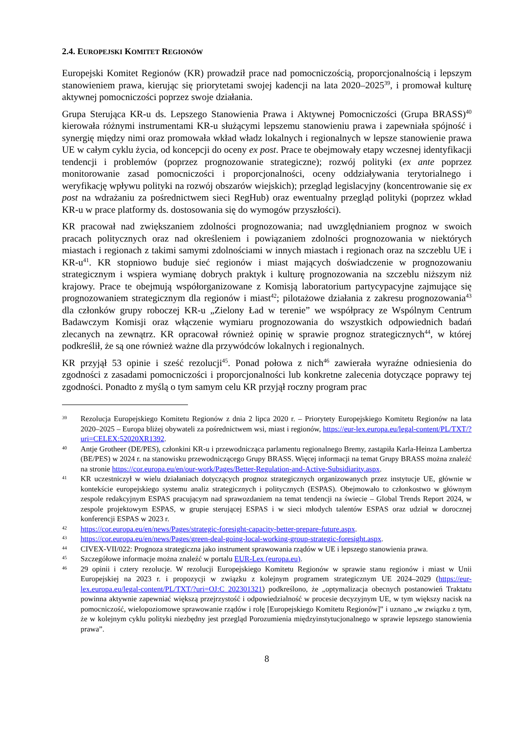2.4. EUROPEJSKI KOMITET REGIONÓW
Europejski Komitet Regionów (KR) prowadził prace nad pomocniczością, proporcjonalnością i lepszym stanowieniem prawa, kierując się priorytetami swojej kadencji na lata 2020–2025<sup>39</sup>, i promował kulturę aktywnej pomocniczości poprzez swoje działania.
Grupa Sterująca KR-u ds. Lepszego Stanowienia Prawa i Aktywnej Pomocniczości (Grupa BRASS)<sup>40</sup> kierowała różnymi instrumentami KR-u służącymi lepszemu stanowieniu prawa i zapewniała spójność i synergię między nimi oraz promowała wkład władz lokalnych i regionalnych w lepsze stanowienie prawa UE w całym cyklu życia, od koncepcji do oceny ex post. Prace te obejmowały etapy wczesnej identyfikacji tendencji i problemów (poprzez prognozowanie strategiczne); rozwój polityki (ex ante poprzez monitorowanie zasad pomocniczości i proporcjonalności, oceny oddziaływania terytorialnego i weryfikację wpływu polityki na rozwój obszarów wiejskich); przegląd legislacyjny (koncentrowanie się ex post na wdrażaniu za pośrednictwem sieci RegHub) oraz ewentualny przegląd polityki (poprzez wkład KR-u w prace platformy ds. dostosowania się do wymogów przyszłości).
KR pracował nad zwiększaniem zdolności prognozowania; nad uwzględnianiem prognoz w swoich pracach politycznych oraz nad określeniem i powiązaniem zdolności prognozowania w niektórych miastach i regionach z takimi samymi zdolnościami w innych miastach i regionach oraz na szczeblu UE i KR-u<sup>41</sup>. KR stopniowo buduje sieć regionów i miast mających doświadczenie w prognozowaniu strategicznym i wspiera wymianę dobrych praktyk i kulturę prognozowania na szczeblu niższym niż krajowy. Prace te obejmują współorganizowane z Komisją laboratorium partycypacyjne zajmujące się prognozowaniem strategicznym dla regionów i miast<sup>42</sup>; pilotażowe działania z zakresu prognozowania<sup>43</sup> dla członków grupy roboczej KR-u „Zielony Ład w terenie” we współpracy ze Wspólnym Centrum Badawczym Komisji oraz włączenie wymiaru prognozowania do wszystkich odpowiednich badań zlecanych na zewnątrz. KR opracował również opinię w sprawie prognoz strategicznych<sup>44</sup>, w której podkreślił, że są one również ważne dla przywódców lokalnych i regionalnych.
KR przyjął 53 opinie i sześć rezolucji<sup>45</sup>. Ponad połowa z nich<sup>46</sup> zawierała wyraźne odniesienia do zgodności z zasadami pomocniczości i proporcjonalności lub konkretne zalecenia dotyczące poprawy tej zgodności. Ponadto z myślą o tym samym celu KR przyjął roczny program prac
39
Rezolucja Europejskiego Komitetu Regionów z dnia 2 lipca 2020 r. – Priorytety Europejskiego Komitetu Regionów na lata 2020–2025 – Europa bliżej obywateli za pośrednictwem wsi, miast i regionów, https://eur-lex.europa.eu/legal-content/PL/TXT/?uri=CELEX:52020XR1392.
40
Antje Grotheer (DE/PES), członkini KR-u i przewodnicząca parlamentu regionalnego Bremy, zastąpiła Karla-Heinza Lambertza (BE/PES) w 2024 r. na stanowisku przewodniczącego Grupy BRASS. Więcej informacji na temat Grupy BRASS można znaleźć na stronie https://cor.europa.eu/en/our-work/Pages/Better-Regulation-and-Active-Subsidiarity.aspx.
41
KR uczestniczył w wielu działaniach dotyczących prognoz strategicznych organizowanych przez instytucje UE, głównie w kontekście europejskiego systemu analiz strategicznych i politycznych (ESPAS). Obejmowało to członkostwo w głównym zespole redakcyjnym ESPAS pracującym nad sprawozdaniem na temat tendencji na świecie – Global Trends Report 2024, w zespole projektowym ESPAS, w grupie sterującej ESPAS i w sieci młodych talentów ESPAS oraz udział w dorocznej konferencji ESPAS w 2023 r.
42
https://cor.europa.eu/en/news/Pages/strategic-foresight-capacity-better-prepare-future.aspx.
43
https://cor.europa.eu/en/news/Pages/green-deal-going-local-working-group-strategic-foresight.aspx.
44
CIVEX-VII/022: Prognoza strategiczna jako instrument sprawowania rządów w UE i lepszego stanowienia prawa.
45
Szczegółowe informacje można znaleźć w portalu EUR-Lex (europa.eu).
46
29 opinii i cztery rezolucje. W rezolucji Europejskiego Komitetu Regionów w sprawie stanu regionów i miast w Unii Europejskiej na 2023 r. i propozycji w związku z kolejnym programem strategicznym UE 2024–2029 (https://eur-lex.europa.eu/legal-content/PL/TXT/?uri=OJ:C_202301321) podkreślono, że „optymalizacja obecnych postanowień Traktatu powinna aktywnie zapewniać większą przejrzystość i odpowiedzialność w procesie decyzyjnym UE, w tym większy nacisk na pomocniczość, wielopoziomowe sprawowanie rządów i rolę [Europejskiego Komitetu Regionów]” i uznano „w związku z tym, że w kolejnym cyklu polityki niezbędny jest przegląd Porozumienia międzyinstytucjonalnego w sprawie lepszego stanowienia prawa”.
8